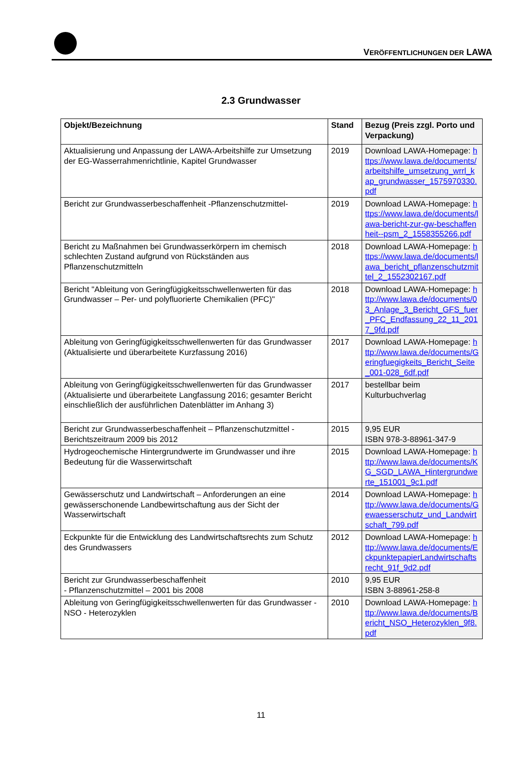VERÖFFENTLICHUNGEN DER LAWA
2.3 Grundwasser
| Objekt/Bezeichnung | Stand | Bezug (Preis zzgl. Porto und Verpackung) |
| --- | --- | --- |
| Aktualisierung und Anpassung der LAWA-Arbeitshilfe zur Umsetzung der EG-Wasserrahmenrichtlinie, Kapitel Grundwasser | 2019 | Download LAWA-Homepage: https://www.lawa.de/documents/arbeitshilfe_umsetzung_wrrl_kap_grundwasser_1575970330.pdf |
| Bericht zur Grundwasserbeschaffenheit -Pflanzenschutzmittel- | 2019 | Download LAWA-Homepage: https://www.lawa.de/documents/lawa-bericht-zur-gw-beschaffenheit--psm_2_1558355266.pdf |
| Bericht zu Maßnahmen bei Grundwasserkörpern im chemisch schlechten Zustand aufgrund von Rückständen aus Pflanzenschutzmitteln | 2018 | Download LAWA-Homepage: https://www.lawa.de/documents/lawa_bericht_pflanzenschutzmittel_2_1552302167.pdf |
| Bericht "Ableitung von Geringfügigkeitsschwellenwerten für das Grundwasser – Per- und polyfluorierte Chemikalien (PFC)" | 2018 | Download LAWA-Homepage: http://www.lawa.de/documents/03_Anlage_3_Bericht_GFS_fuer_PFC_Endfassung_22_11_2017_9fd.pdf |
| Ableitung von Geringfügigkeitsschwellenwerten für das Grundwasser (Aktualisierte und überarbeitete Kurzfassung 2016) | 2017 | Download LAWA-Homepage: http://www.lawa.de/documents/Geringfuegigkeits_Bericht_Seite_001-028_6df.pdf |
| Ableitung von Geringfügigkeitsschwellenwerten für das Grundwasser (Aktualisierte und überarbeitete Langfassung 2016; gesamter Bericht einschließlich der ausführlichen Datenblätter im Anhang 3) | 2017 | bestellbar beim Kulturbuchverlag |
| Bericht zur Grundwasserbeschaffenheit – Pflanzenschutzmittel - Berichtszeitraum 2009 bis 2012 | 2015 | 9,95 EUR ISBN 978-3-88961-347-9 |
| Hydrogeochemische Hintergrundwerte im Grundwasser und ihre Bedeutung für die Wasserwirtschaft | 2015 | Download LAWA-Homepage: http://www.lawa.de/documents/KG_SGD_LAWA_Hintergrundwerte_151001_9c1.pdf |
| Gewässerschutz und Landwirtschaft – Anforderungen an eine gewässerschonende Landbewirtschaftung aus der Sicht der Wasserwirtschaft | 2014 | Download LAWA-Homepage: http://www.lawa.de/documents/Gewaesserschutz_und_Landwirtschaft_799.pdf |
| Eckpunkte für die Entwicklung des Landwirtschaftsrechts zum Schutz des Grundwassers | 2012 | Download LAWA-Homepage: http://www.lawa.de/documents/EckpunktepapierLandwirtschaftsrecht_91f_9d2.pdf |
| Bericht zur Grundwasserbeschaffenheit - Pflanzenschutzmittel – 2001 bis 2008 | 2010 | 9,95 EUR ISBN 3-88961-258-8 |
| Ableitung von Geringfügigkeitsschwellenwerten für das Grundwasser -NSO - Heterozyklen | 2010 | Download LAWA-Homepage: http://www.lawa.de/documents/Bericht_NSO_Heterozyklen_9f8.pdf |
11